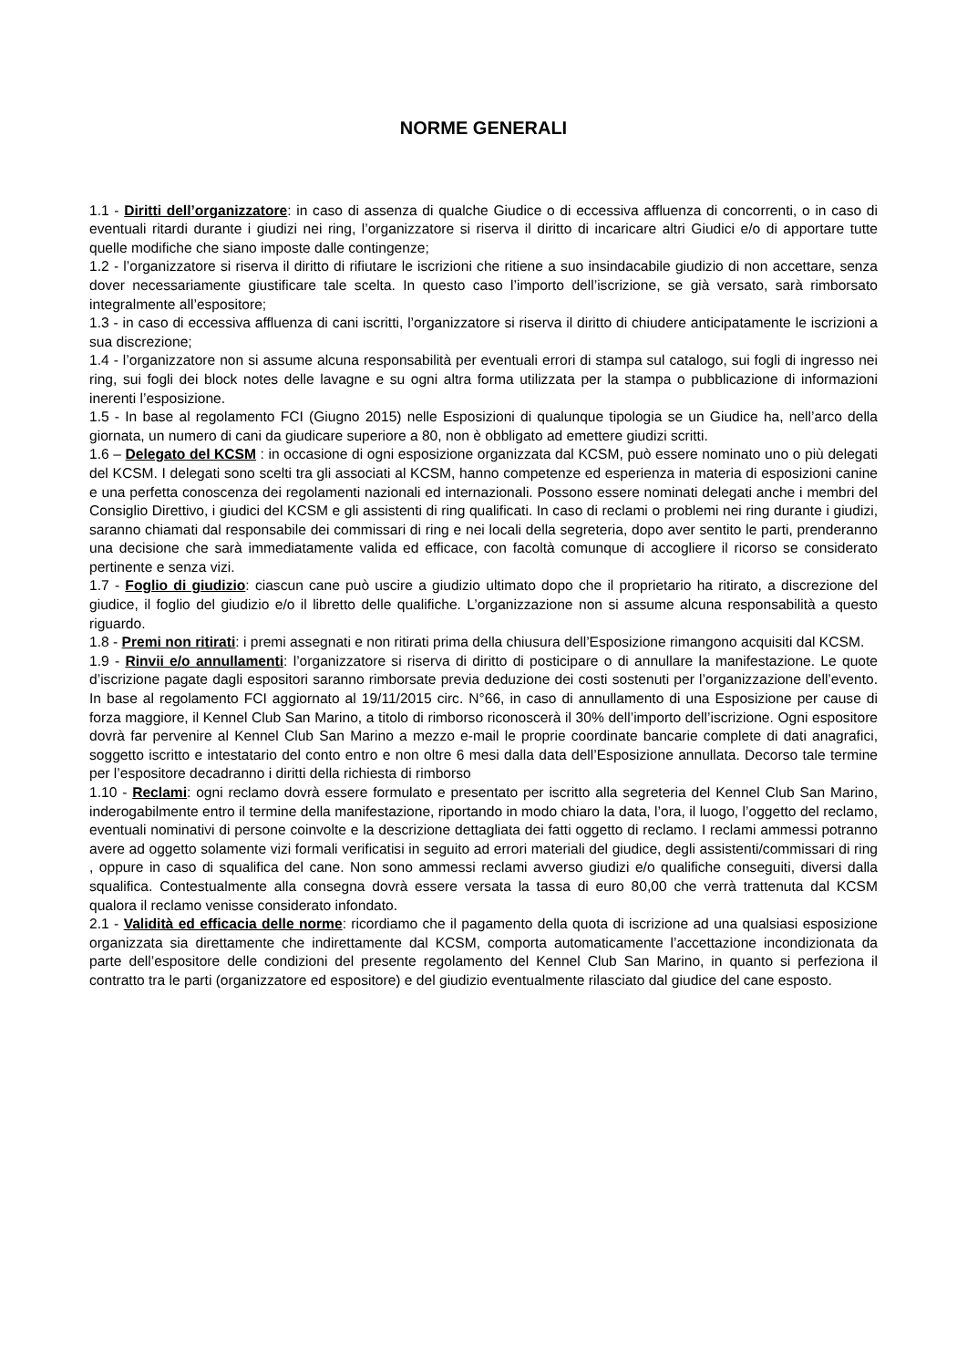NORME GENERALI
1.1 - Diritti dell’organizzatore: in caso di assenza di qualche Giudice o di eccessiva affluenza di concorrenti, o in caso di eventuali ritardi durante i giudizi nei ring, l’organizzatore si riserva il diritto di incaricare altri Giudici e/o di apportare tutte quelle modifiche che siano imposte dalle contingenze;
1.2 - l’organizzatore si riserva il diritto di rifiutare le iscrizioni che ritiene a suo insindacabile giudizio di non accettare, senza dover necessariamente giustificare tale scelta. In questo caso l’importo dell’iscrizione, se già versato, sarà rimborsato integralmente all’espositore;
1.3 - in caso di eccessiva affluenza di cani iscritti, l’organizzatore si riserva il diritto di chiudere anticipatamente le iscrizioni a sua discrezione;
1.4 - l’organizzatore non si assume alcuna responsabilità per eventuali errori di stampa sul catalogo, sui fogli di ingresso nei ring, sui fogli dei block notes delle lavagne e su ogni altra forma utilizzata per la stampa o pubblicazione di informazioni inerenti l’esposizione.
1.5 - In base al regolamento FCI (Giugno 2015) nelle Esposizioni di qualunque tipologia se un Giudice ha, nell’arco della giornata, un numero di cani da giudicare superiore a 80, non è obbligato ad emettere giudizi scritti.
1.6 – Delegato del KCSM : in occasione di ogni esposizione organizzata dal KCSM, può essere nominato uno o più delegati del KCSM. I delegati sono scelti tra gli associati al KCSM, hanno competenze ed esperienza in materia di esposizioni canine e una perfetta conoscenza dei regolamenti nazionali ed internazionali. Possono essere nominati delegati anche i membri del Consiglio Direttivo, i giudici del KCSM e gli assistenti di ring qualificati. In caso di reclami o problemi nei ring durante i giudizi, saranno chiamati dal responsabile dei commissari di ring e nei locali della segreteria, dopo aver sentito le parti, prenderanno una decisione che sarà immediatamente valida ed efficace, con facoltà comunque di accogliere il ricorso se considerato pertinente e senza vizi.
1.7 - Foglio di giudizio: ciascun cane può uscire a giudizio ultimato dopo che il proprietario ha ritirato, a discrezione del giudice, il foglio del giudizio e/o il libretto delle qualifiche. L’organizzazione non si assume alcuna responsabilità a questo riguardo.
1.8 - Premi non ritirati: i premi assegnati e non ritirati prima della chiusura dell’Esposizione rimangono acquisiti dal KCSM.
1.9 - Rinvii e/o annullamenti: l’organizzatore si riserva di diritto di posticipare o di annullare la manifestazione. Le quote d’iscrizione pagate dagli espositori saranno rimborsate previa deduzione dei costi sostenuti per l’organizzazione dell’evento. In base al regolamento FCI aggiornato al 19/11/2015 circ. N°66, in caso di annullamento di una Esposizione per cause di forza maggiore, il Kennel Club San Marino, a titolo di rimborso riconoscerà il 30% dell’importo dell’iscrizione. Ogni espositore dovrà far pervenire al Kennel Club San Marino a mezzo e-mail le proprie coordinate bancarie complete di dati anagrafici, soggetto iscritto e intestatario del conto entro e non oltre 6 mesi dalla data dell’Esposizione annullata. Decorso tale termine per l’espositore decadranno i diritti della richiesta di rimborso
1.10 - Reclami: ogni reclamo dovrà essere formulato e presentato per iscritto alla segreteria del Kennel Club San Marino, inderogabilmente entro il termine della manifestazione, riportando in modo chiaro la data, l’ora, il luogo, l’oggetto del reclamo, eventuali nominativi di persone coinvolte e la descrizione dettagliata dei fatti oggetto di reclamo. I reclami ammessi potranno avere ad oggetto solamente vizi formali verificatisi in seguito ad errori materiali del giudice, degli assistenti/commissari di ring , oppure in caso di squalifica del cane. Non sono ammessi reclami avverso giudizi e/o qualifiche conseguiti, diversi dalla squalifica. Contestualmente alla consegna dovrà essere versata la tassa di euro 80,00 che verrà trattenuta dal KCSM qualora il reclamo venisse considerato infondato.
2.1 - Validità ed efficacia delle norme: ricordiamo che il pagamento della quota di iscrizione ad una qualsiasi esposizione organizzata sia direttamente che indirettamente dal KCSM, comporta automaticamente l’accettazione incondizionata da parte dell’espositore delle condizioni del presente regolamento del Kennel Club San Marino, in quanto si perfeziona il contratto tra le parti (organizzatore ed espositore) e del giudizio eventualmente rilasciato dal giudice del cane esposto.